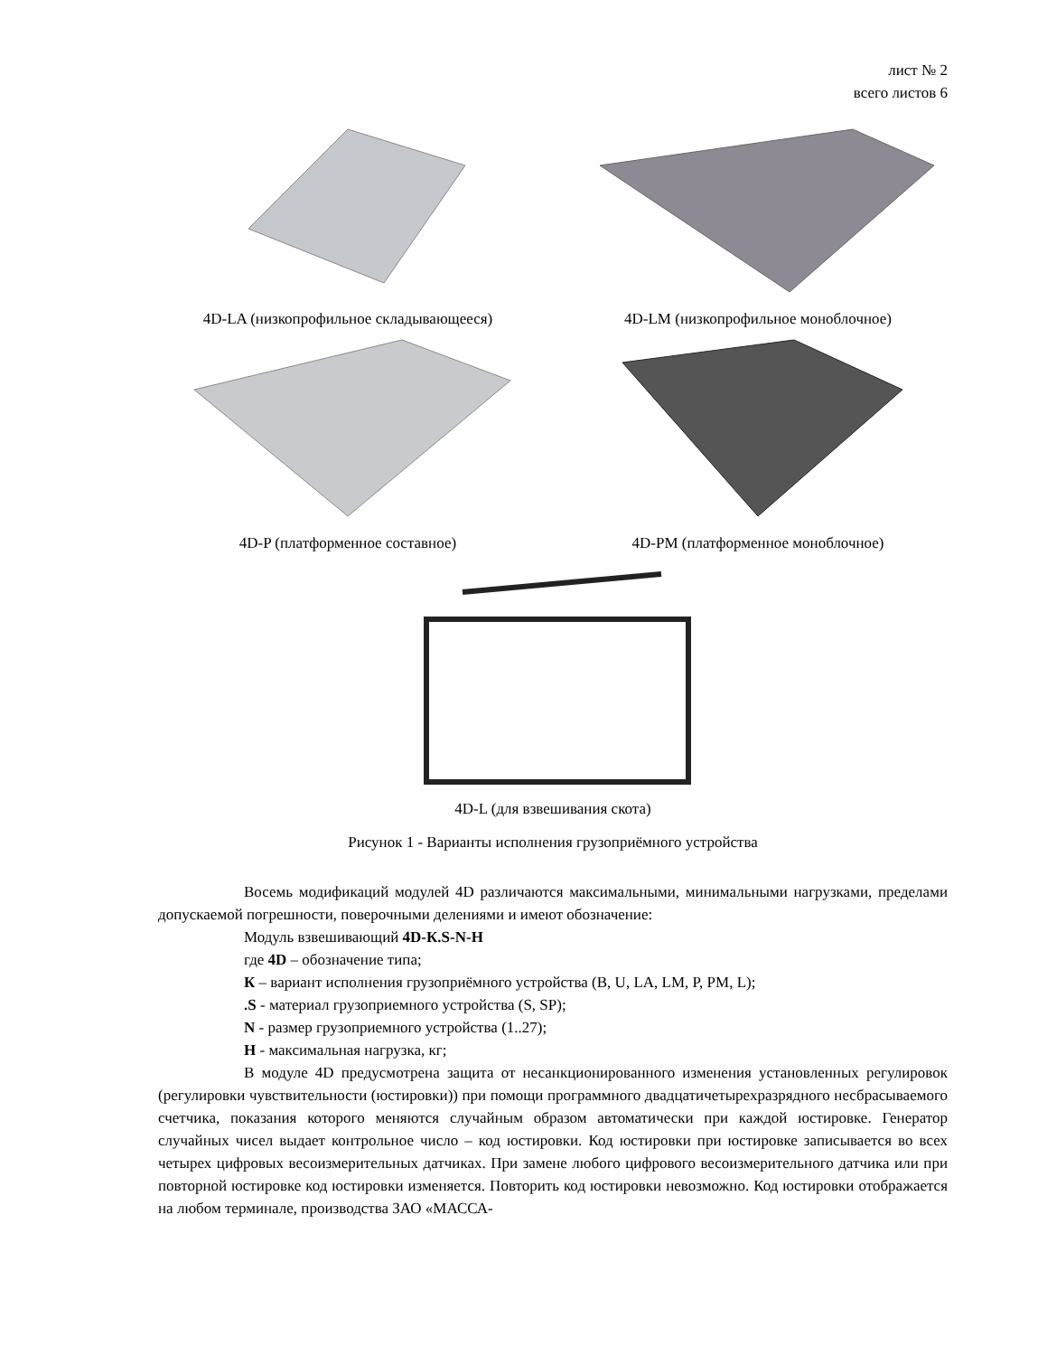лист № 2
всего листов 6
4D-LA (низкопрофильное складывающееся) 4D-LM (низкопрофильное моноблочное)
4D-P (платформенное составное) 4D-PM (платформенное моноблочное)
4D-L (для взвешивания скота)
Рисунок 1 - Варианты исполнения грузоприёмного устройства
Восемь модификаций модулей 4D различаются максимальными, минимальными нагрузками, пределами допускаемой погрешности, поверочными делениями и имеют обозначение:
Модуль взвешивающий 4D-К.S-N-Н
где 4D – обозначение типа;
К – вариант исполнения грузоприёмного устройства (B, U, LA, LM, P, PM, L);
.S - материал грузоприемного устройства (S, SP);
N - размер грузоприемного устройства (1..27);
Н - максимальная нагрузка, кг;
В модуле 4D предусмотрена защита от несанкционированного изменения установленных регулировок (регулировки чувствительности (юстировки)) при помощи программного двадцатичетырехразрядного несбрасываемого счетчика, показания которого меняются случайным образом автоматически при каждой юстировке. Генератор случайных чисел выдает контрольное число – код юстировки. Код юстировки при юстировке записывается во всех четырех цифровых весоизмерительных датчиках. При замене любого цифрового весоизмерительного датчика или при повторной юстировке код юстировки изменяется. Повторить код юстировки невозможно. Код юстировки отображается на любом терминале, производства ЗАО «МАССА-